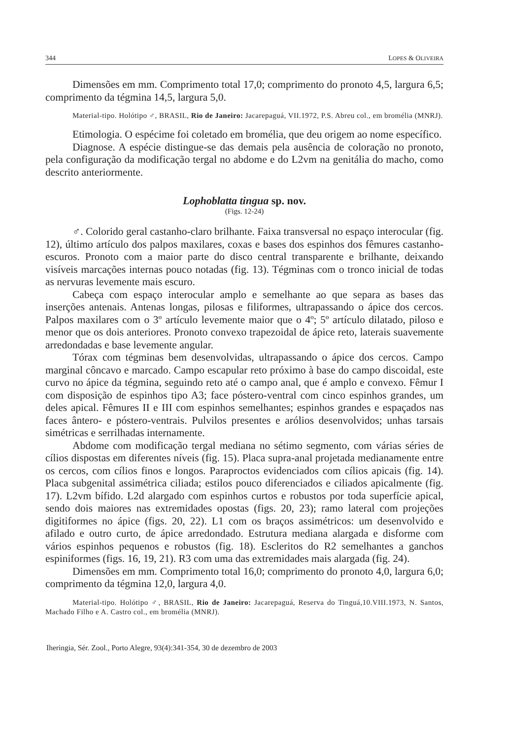344 LOPES & OLIVEIRA
Dimensões em mm. Comprimento total 17,0; comprimento do pronoto 4,5, largura 6,5; comprimento da tégmina 14,5, largura 5,0.
Material-tipo. Holótipo ♂, BRASIL, Rio de Janeiro: Jacarepaguá, VII.1972, P.S. Abreu col., em bromélia (MNRJ).
Etimologia. O espécime foi coletado em bromélia, que deu origem ao nome específico.
Diagnose. A espécie distingue-se das demais pela ausência de coloração no pronoto, pela configuração da modificação tergal no abdome e do L2vm na genitália do macho, como descrito anteriormente.
Lophoblatta tingua sp. nov.
(Figs. 12-24)
♂. Colorido geral castanho-claro brilhante. Faixa transversal no espaço interocular (fig. 12), último artículo dos palpos maxilares, coxas e bases dos espinhos dos fêmures castanho-escuros. Pronoto com a maior parte do disco central transparente e brilhante, deixando visíveis marcações internas pouco notadas (fig. 13). Tégminas com o tronco inicial de todas as nervuras levemente mais escuro.
Cabeça com espaço interocular amplo e semelhante ao que separa as bases das inserções antenais. Antenas longas, pilosas e filiformes, ultrapassando o ápice dos cercos. Palpos maxilares com o 3º artículo levemente maior que o 4º; 5º artículo dilatado, piloso e menor que os dois anteriores. Pronoto convexo trapezoidal de ápice reto, laterais suavemente arredondadas e base levemente angular.
Tórax com tégminas bem desenvolvidas, ultrapassando o ápice dos cercos. Campo marginal côncavo e marcado. Campo escapular reto próximo à base do campo discoidal, este curvo no ápice da tégmina, seguindo reto até o campo anal, que é amplo e convexo. Fêmur I com disposição de espinhos tipo A3; face póstero-ventral com cinco espinhos grandes, um deles apical. Fêmures II e III com espinhos semelhantes; espinhos grandes e espaçados nas faces ântero- e póstero-ventrais. Pulvilos presentes e arólios desenvolvidos; unhas tarsais simétricas e serrilhadas internamente.
Abdome com modificação tergal mediana no sétimo segmento, com várias séries de cílios dispostas em diferentes níveis (fig. 15). Placa supra-anal projetada medianamente entre os cercos, com cílios finos e longos. Paraproctos evidenciados com cílios apicais (fig. 14). Placa subgenital assimétrica ciliada; estilos pouco diferenciados e ciliados apicalmente (fig. 17). L2vm bífido. L2d alargado com espinhos curtos e robustos por toda superfície apical, sendo dois maiores nas extremidades opostas (figs. 20, 23); ramo lateral com projeções digitiformes no ápice (figs. 20, 22). L1 com os braços assimétricos: um desenvolvido e afilado e outro curto, de ápice arredondado. Estrutura mediana alargada e disforme com vários espinhos pequenos e robustos (fig. 18). Escleritos do R2 semelhantes a ganchos espiniformes (figs. 16, 19, 21). R3 com uma das extremidades mais alargada (fig. 24).
Dimensões em mm. Comprimento total 16,0; comprimento do pronoto 4,0, largura 6,0; comprimento da tégmina 12,0, largura 4,0.
Material-tipo. Holótipo ♂, BRASIL, Rio de Janeiro: Jacarepaguá, Reserva do Tinguá,10.VIII.1973, N. Santos, Machado Filho e A. Castro col., em bromélia (MNRJ).
Iheringia, Sér. Zool., Porto Alegre, 93(4):341-354, 30 de dezembro de 2003